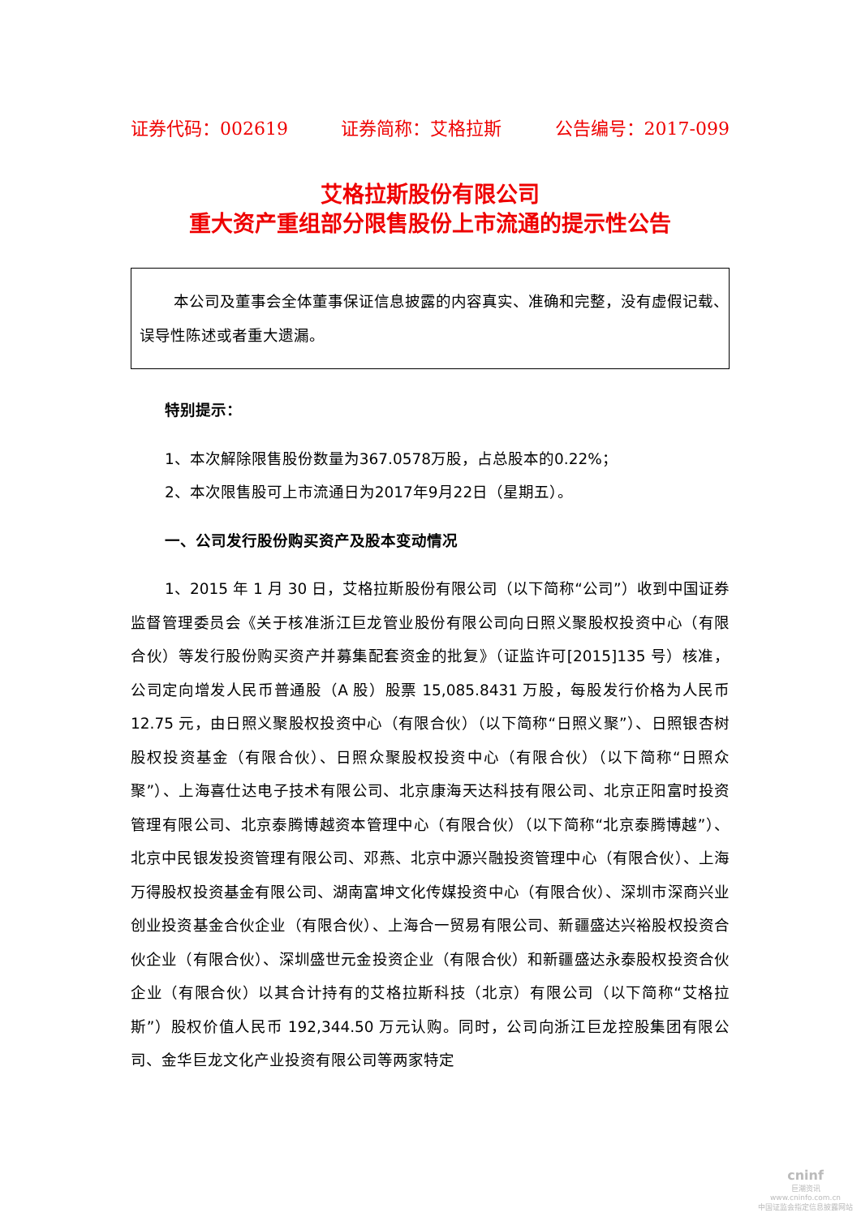证券代码：002619 证券简称：艾格拉斯 公告编号：2017-099
艾格拉斯股份有限公司
重大资产重组部分限售股份上市流通的提示性公告
本公司及董事会全体董事保证信息披露的内容真实、准确和完整，没有虚假记载、误导性陈述或者重大遗漏。
特别提示：
1、本次解除限售股份数量为367.0578万股，占总股本的0.22%；
2、本次限售股可上市流通日为2017年9月22日（星期五）。
一、公司发行股份购买资产及股本变动情况
1、2015 年 1 月 30 日，艾格拉斯股份有限公司（以下简称“公司”）收到中国证券监督管理委员会《关于核准浙江巨龙管业股份有限公司向日照义聚股权投资中心（有限合伙）等发行股份购买资产并募集配套资金的批复》（证监许可[2015]135 号）核准，公司定向增发人民币普通股（A 股）股票 15,085.8431 万股，每股发行价格为人民币 12.75 元，由日照义聚股权投资中心（有限合伙）（以下简称“日照义聚”）、日照银杏树股权投资基金（有限合伙）、日照众聚股权投资中心（有限合伙）（以下简称“日照众聚”）、上海喜仕达电子技术有限公司、北京康海天达科技有限公司、北京正阳富时投资管理有限公司、北京泰腾博越资本管理中心（有限合伙）（以下简称“北京泰腾博越”）、北京中民银发投资管理有限公司、邓燕、北京中源兴融投资管理中心（有限合伙）、上海万得股权投资基金有限公司、湖南富坤文化传媒投资中心（有限合伙）、深圳市深商兴业创业投资基金合伙企业（有限合伙）、上海合一贸易有限公司、新疆盛达兴裕股权投资合伙企业（有限合伙）、深圳盛世元金投资企业（有限合伙）和新疆盛达永泰股权投资合伙企业（有限合伙）以其合计持有的艾格拉斯科技（北京）有限公司（以下简称“艾格拉斯”）股权价值人民币 192,344.50 万元认购。同时，公司向浙江巨龙控股集团有限公司、金华巨龙文化产业投资有限公司等两家特定
cninf
巨潮资讯
www.cninfo.com.cn
中国证监会指定信息披露网站